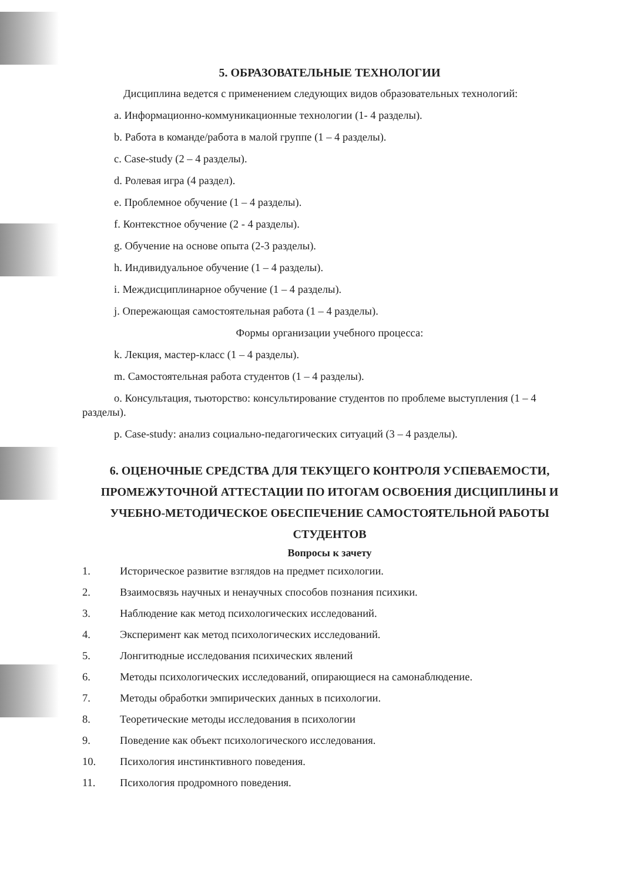5. ОБРАЗОВАТЕЛЬНЫЕ ТЕХНОЛОГИИ
Дисциплина ведется с применением следующих видов образовательных технологий:
a. Информационно-коммуникационные технологии (1- 4 разделы).
b. Работа в команде/работа в малой группе (1 – 4 разделы).
c. Case-study (2 – 4 разделы).
d. Ролевая игра (4 раздел).
e. Проблемное обучение (1 – 4 разделы).
f. Контекстное обучение (2 - 4 разделы).
g. Обучение на основе опыта (2-3 разделы).
h. Индивидуальное обучение (1 – 4 разделы).
i. Междисциплинарное обучение (1 – 4 разделы).
j. Опережающая самостоятельная работа (1 – 4 разделы).
Формы организации учебного процесса:
k. Лекция, мастер-класс (1 – 4 разделы).
m. Самостоятельная работа студентов (1 – 4 разделы).
o. Консультация, тьюторство: консультирование студентов по проблеме выступления (1 – 4 разделы).
p. Case-study: анализ социально-педагогических ситуаций (3 – 4 разделы).
6. ОЦЕНОЧНЫЕ СРЕДСТВА ДЛЯ ТЕКУЩЕГО КОНТРОЛЯ УСПЕВАЕМОСТИ, ПРОМЕЖУТОЧНОЙ АТТЕСТАЦИИ ПО ИТОГАМ ОСВОЕНИЯ ДИСЦИПЛИНЫ И УЧЕБНО-МЕТОДИЧЕСКОЕ ОБЕСПЕЧЕНИЕ САМОСТОЯТЕЛЬНОЙ РАБОТЫ СТУДЕНТОВ
Вопросы к зачету
1. Историческое развитие взглядов на предмет психологии.
2. Взаимосвязь научных и ненаучных способов познания психики.
3. Наблюдение как метод психологических исследований.
4. Эксперимент как метод психологических исследований.
5. Лонгитюдные исследования психических явлений
6. Методы психологических исследований, опирающиеся на самонаблюдение.
7. Методы обработки эмпирических данных в психологии.
8. Теоретические методы исследования в психологии
9. Поведение как объект психологического исследования.
10. Психология инстинктивного поведения.
11. Психология продромного поведения.